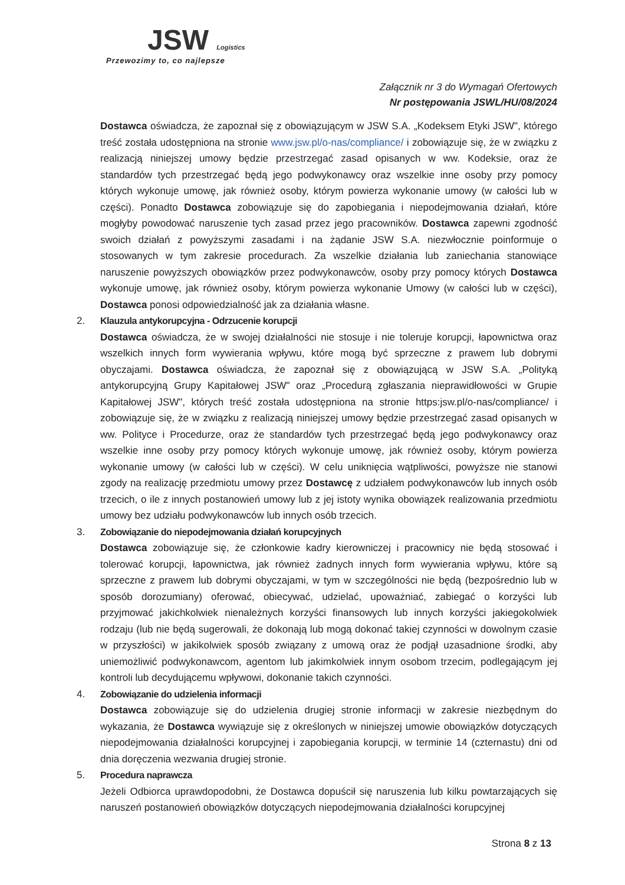JSW Logistics
Przewozimy to, co najlepsze
Załącznik nr 3 do Wymagań Ofertowych
Nr postępowania JSWL/HU/08/2024
Dostawca oświadcza, że zapoznał się z obowiązującym w JSW S.A. „Kodeksem Etyki JSW", którego treść została udostępniona na stronie www.jsw.pl/o-nas/compliance/ i zobowiązuje się, że w związku z realizacją niniejszej umowy będzie przestrzegać zasad opisanych w ww. Kodeksie, oraz że standardów tych przestrzegać będą jego podwykonawcy oraz wszelkie inne osoby przy pomocy których wykonuje umowę, jak również osoby, którym powierza wykonanie umowy (w całości lub w części). Ponadto Dostawca zobowiązuje się do zapobiegania i niepodejmowania działań, które mogłyby powodować naruszenie tych zasad przez jego pracowników. Dostawca zapewni zgodność swoich działań z powyższymi zasadami i na żądanie JSW S.A. niezwłocznie poinformuje o stosowanych w tym zakresie procedurach. Za wszelkie działania lub zaniechania stanowiące naruszenie powyższych obowiązków przez podwykonawców, osoby przy pomocy których Dostawca wykonuje umowę, jak również osoby, którym powierza wykonanie Umowy (w całości lub w części), Dostawca ponosi odpowiedzialność jak za działania własne.
2. Klauzula antykorupcyjna - Odrzucenie korupcji
Dostawca oświadcza, że w swojej działalności nie stosuje i nie toleruje korupcji, łapownictwa oraz wszelkich innych form wywierania wpływu, które mogą być sprzeczne z prawem lub dobrymi obyczajami. Dostawca oświadcza, że zapoznał się z obowiązującą w JSW S.A. „Polityką antykorupcyjną Grupy Kapitałowej JSW" oraz „Procedurą zgłaszania nieprawidłowości w Grupie Kapitałowej JSW", których treść została udostępniona na stronie https:jsw.pl/o-nas/compliance/ i zobowiązuje się, że w związku z realizacją niniejszej umowy będzie przestrzegać zasad opisanych w ww. Polityce i Procedurze, oraz że standardów tych przestrzegać będą jego podwykonawcy oraz wszelkie inne osoby przy pomocy których wykonuje umowę, jak również osoby, którym powierza wykonanie umowy (w całości lub w części). W celu uniknięcia wątpliwości, powyższe nie stanowi zgody na realizację przedmiotu umowy przez Dostawcę z udziałem podwykonawców lub innych osób trzecich, o ile z innych postanowień umowy lub z jej istoty wynika obowiązek realizowania przedmiotu umowy bez udziału podwykonawców lub innych osób trzecich.
3. Zobowiązanie do niepodejmowania działań korupcyjnych
Dostawca zobowiązuje się, że członkowie kadry kierowniczej i pracownicy nie będą stosować i tolerować korupcji, łapownictwa, jak również żadnych innych form wywierania wpływu, które są sprzeczne z prawem lub dobrymi obyczajami, w tym w szczególności nie będą (bezpośrednio lub w sposób dorozumiany) oferować, obiecywać, udzielać, upoważniać, zabiegać o korzyści lub przyjmować jakichkolwiek nienależnych korzyści finansowych lub innych korzyści jakiegokolwiek rodzaju (lub nie będą sugerowali, że dokonają lub mogą dokonać takiej czynności w dowolnym czasie w przyszłości) w jakikolwiek sposób związany z umową oraz że podjął uzasadnione środki, aby uniemożliwić podwykonawcom, agentom lub jakimkolwiek innym osobom trzecim, podlegającym jej kontroli lub decydującemu wpływowi, dokonanie takich czynności.
4. Zobowiązanie do udzielenia informacji
Dostawca zobowiązuje się do udzielenia drugiej stronie informacji w zakresie niezbędnym do wykazania, że Dostawca wywiązuje się z określonych w niniejszej umowie obowiązków dotyczących niepodejmowania działalności korupcyjnej i zapobiegania korupcji, w terminie 14 (czternastu) dni od dnia doręczenia wezwania drugiej stronie.
5. Procedura naprawcza
Jeżeli Odbiorca uprawdopodobni, że Dostawca dopuścił się naruszenia lub kilku powtarzających się naruszeń postanowień obowiązków dotyczących niepodejmowania działalności korupcyjnej
Strona 8 z 13